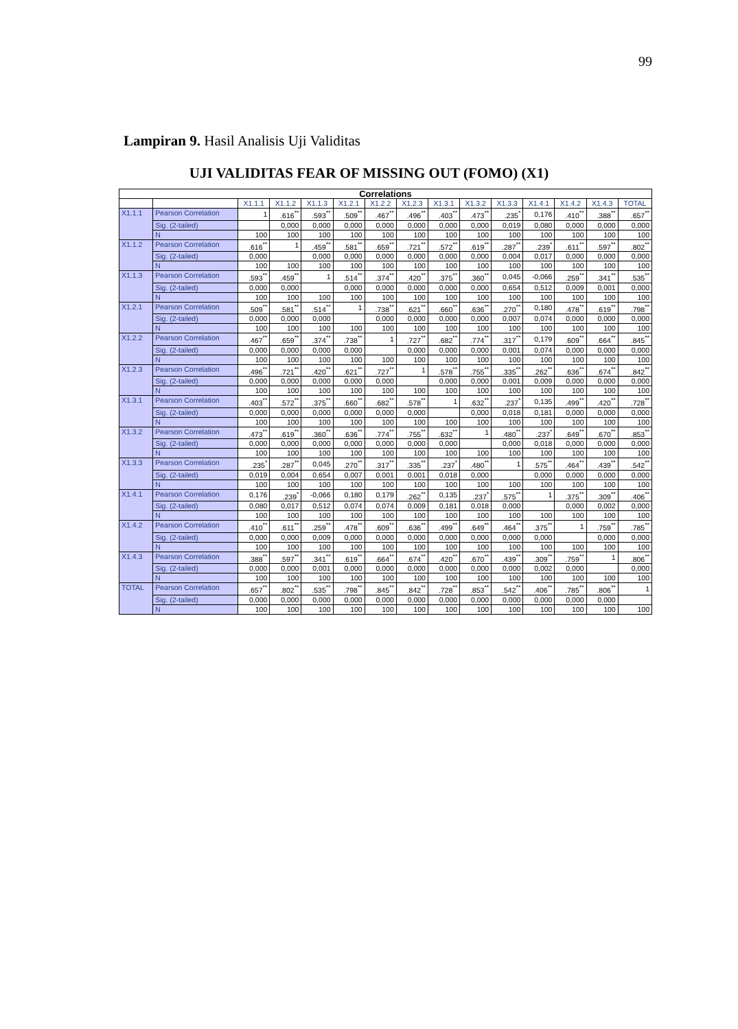99
Lampiran 9. Hasil Analisis Uji Validitas
UJI VALIDITAS FEAR OF MISSING OUT (FOMO) (X1)
| Correlations | | | | | | | | | | | | | | |
| | | X1.1.1 | X1.1.2 | X1.1.3 | X1.2.1 | X1.2.2 | X1.2.3 | X1.3.1 | X1.3.2 | X1.3.3 | X1.4.1 | X1.4.2 | X1.4.3 | TOTAL |
| X1.1.1 | Pearson Correlation | 1 | .616<sup>**</sup> | .593<sup>**</sup> | .509<sup>**</sup> | .467<sup>**</sup> | .496<sup>**</sup> | .403<sup>**</sup> | .473<sup>**</sup> | .235<sup>*</sup> | 0,176 | .410<sup>**</sup> | .388<sup>**</sup> | .657<sup>**</sup> |
| | Sig. (2-tailed) | | 0,000 | 0,000 | 0,000 | 0,000 | 0,000 | 0,000 | 0,000 | 0,019 | 0,080 | 0,000 | 0,000 | 0,000 |
| | N | 100 | 100 | 100 | 100 | 100 | 100 | 100 | 100 | 100 | 100 | 100 | 100 | 100 |
| X1.1.2 | Pearson Correlation | .616<sup>**</sup> | 1 | .459<sup>**</sup> | .581<sup>**</sup> | .659<sup>**</sup> | .721<sup>**</sup> | .572<sup>**</sup> | .619<sup>**</sup> | .287<sup>**</sup> | .239<sup>*</sup> | .611<sup>**</sup> | .597<sup>**</sup> | .802<sup>**</sup> |
| | Sig. (2-tailed) | 0,000 | | 0,000 | 0,000 | 0,000 | 0,000 | 0,000 | 0,000 | 0,004 | 0,017 | 0,000 | 0,000 | 0,000 |
| | N | 100 | 100 | 100 | 100 | 100 | 100 | 100 | 100 | 100 | 100 | 100 | 100 | 100 |
| X1.1.3 | Pearson Correlation | .593<sup>**</sup> | .459<sup>**</sup> | 1 | .514<sup>**</sup> | .374<sup>**</sup> | .420<sup>**</sup> | .375<sup>**</sup> | .360<sup>**</sup> | 0,045 | -0,066 | .259<sup>**</sup> | .341<sup>**</sup> | .535<sup>**</sup> |
| | Sig. (2-tailed) | 0,000 | 0,000 | | 0,000 | 0,000 | 0,000 | 0,000 | 0,000 | 0,654 | 0,512 | 0,009 | 0,001 | 0,000 |
| | N | 100 | 100 | 100 | 100 | 100 | 100 | 100 | 100 | 100 | 100 | 100 | 100 | 100 |
| X1.2.1 | Pearson Correlation | .509<sup>**</sup> | .581<sup>**</sup> | .514<sup>**</sup> | 1 | .738<sup>**</sup> | .621<sup>**</sup> | .660<sup>**</sup> | .636<sup>**</sup> | .270<sup>**</sup> | 0,180 | .478<sup>**</sup> | .619<sup>**</sup> | .798<sup>**</sup> |
| | Sig. (2-tailed) | 0,000 | 0,000 | 0,000 | | 0,000 | 0,000 | 0,000 | 0,000 | 0,007 | 0,074 | 0,000 | 0,000 | 0,000 |
| | N | 100 | 100 | 100 | 100 | 100 | 100 | 100 | 100 | 100 | 100 | 100 | 100 | 100 |
| X1.2.2 | Pearson Correlation | .467<sup>**</sup> | .659<sup>**</sup> | .374<sup>**</sup> | .738<sup>**</sup> | 1 | .727<sup>**</sup> | .682<sup>**</sup> | .774<sup>**</sup> | .317<sup>**</sup> | 0,179 | .609<sup>**</sup> | .664<sup>**</sup> | .845<sup>**</sup> |
| | Sig. (2-tailed) | 0,000 | 0,000 | 0,000 | 0,000 | | 0,000 | 0,000 | 0,000 | 0,001 | 0,074 | 0,000 | 0,000 | 0,000 |
| | N | 100 | 100 | 100 | 100 | 100 | 100 | 100 | 100 | 100 | 100 | 100 | 100 | 100 |
| X1.2.3 | Pearson Correlation | .496<sup>**</sup> | .721<sup>**</sup> | .420<sup>**</sup> | .621<sup>**</sup> | .727<sup>**</sup> | 1 | .578<sup>**</sup> | .755<sup>**</sup> | .335<sup>**</sup> | .262<sup>**</sup> | .636<sup>**</sup> | .674<sup>**</sup> | .842<sup>**</sup> |
| | Sig. (2-tailed) | 0,000 | 0,000 | 0,000 | 0,000 | 0,000 | | 0,000 | 0,000 | 0,001 | 0,009 | 0,000 | 0,000 | 0,000 |
| | N | 100 | 100 | 100 | 100 | 100 | 100 | 100 | 100 | 100 | 100 | 100 | 100 | 100 |
| X1.3.1 | Pearson Correlation | .403<sup>**</sup> | .572<sup>**</sup> | .375<sup>**</sup> | .660<sup>**</sup> | .682<sup>**</sup> | .578<sup>**</sup> | 1 | .632<sup>**</sup> | .237<sup>*</sup> | 0,135 | .499<sup>**</sup> | .420<sup>**</sup> | .728<sup>**</sup> |
| | Sig. (2-tailed) | 0,000 | 0,000 | 0,000 | 0,000 | 0,000 | 0,000 | | 0,000 | 0,018 | 0,181 | 0,000 | 0,000 | 0,000 |
| | N | 100 | 100 | 100 | 100 | 100 | 100 | 100 | 100 | 100 | 100 | 100 | 100 | 100 |
| X1.3.2 | Pearson Correlation | .473<sup>**</sup> | .619<sup>**</sup> | .360<sup>**</sup> | .636<sup>**</sup> | .774<sup>**</sup> | .755<sup>**</sup> | .632<sup>**</sup> | 1 | .480<sup>**</sup> | .237<sup>*</sup> | .649<sup>**</sup> | .670<sup>**</sup> | .853<sup>**</sup> |
| | Sig. (2-tailed) | 0,000 | 0,000 | 0,000 | 0,000 | 0,000 | 0,000 | 0,000 | | 0,000 | 0,018 | 0,000 | 0,000 | 0,000 |
| | N | 100 | 100 | 100 | 100 | 100 | 100 | 100 | 100 | 100 | 100 | 100 | 100 | 100 |
| X1.3.3 | Pearson Correlation | .235<sup>*</sup> | .287<sup>**</sup> | 0,045 | .270<sup>**</sup> | .317<sup>**</sup> | .335<sup>**</sup> | .237<sup>*</sup> | .480<sup>**</sup> | 1 | .575<sup>**</sup> | .464<sup>**</sup> | .439<sup>**</sup> | .542<sup>**</sup> |
| | Sig. (2-tailed) | 0,019 | 0,004 | 0,654 | 0,007 | 0,001 | 0,001 | 0,018 | 0,000 | | 0,000 | 0,000 | 0,000 | 0,000 |
| | N | 100 | 100 | 100 | 100 | 100 | 100 | 100 | 100 | 100 | 100 | 100 | 100 | 100 |
| X1.4.1 | Pearson Correlation | 0,176 | .239<sup>*</sup> | -0,066 | 0,180 | 0,179 | .262<sup>**</sup> | 0,135 | .237<sup>*</sup> | .575<sup>**</sup> | 1 | .375<sup>**</sup> | .309<sup>**</sup> | .406<sup>**</sup> |
| | Sig. (2-tailed) | 0,080 | 0,017 | 0,512 | 0,074 | 0,074 | 0,009 | 0,181 | 0,018 | 0,000 | | 0,000 | 0,002 | 0,000 |
| | N | 100 | 100 | 100 | 100 | 100 | 100 | 100 | 100 | 100 | 100 | 100 | 100 | 100 |
| X1.4.2 | Pearson Correlation | .410<sup>**</sup> | .611<sup>**</sup> | .259<sup>**</sup> | .478<sup>**</sup> | .609<sup>**</sup> | .636<sup>**</sup> | .499<sup>**</sup> | .649<sup>**</sup> | .464<sup>**</sup> | .375<sup>**</sup> | 1 | .759<sup>**</sup> | .785<sup>**</sup> |
| | Sig. (2-tailed) | 0,000 | 0,000 | 0,009 | 0,000 | 0,000 | 0,000 | 0,000 | 0,000 | 0,000 | 0,000 | | 0,000 | 0,000 |
| | N | 100 | 100 | 100 | 100 | 100 | 100 | 100 | 100 | 100 | 100 | 100 | 100 | 100 |
| X1.4.3 | Pearson Correlation | .388<sup>**</sup> | .597<sup>**</sup> | .341<sup>**</sup> | .619<sup>**</sup> | .664<sup>**</sup> | .674<sup>**</sup> | .420<sup>**</sup> | .670<sup>**</sup> | .439<sup>**</sup> | .309<sup>**</sup> | .759<sup>**</sup> | 1 | .806<sup>**</sup> |
| | Sig. (2-tailed) | 0,000 | 0,000 | 0,001 | 0,000 | 0,000 | 0,000 | 0,000 | 0,000 | 0,000 | 0,002 | 0,000 | | 0,000 |
| | N | 100 | 100 | 100 | 100 | 100 | 100 | 100 | 100 | 100 | 100 | 100 | 100 | 100 |
| TOTAL | Pearson Correlation | .657<sup>**</sup> | .802<sup>**</sup> | .535<sup>**</sup> | .798<sup>**</sup> | .845<sup>**</sup> | .842<sup>**</sup> | .728<sup>**</sup> | .853<sup>**</sup> | .542<sup>**</sup> | .406<sup>**</sup> | .785<sup>**</sup> | .806<sup>**</sup> | 1 |
| | Sig. (2-tailed) | 0,000 | 0,000 | 0,000 | 0,000 | 0,000 | 0,000 | 0,000 | 0,000 | 0,000 | 0,000 | 0,000 | 0,000 | |
| | N | 100 | 100 | 100 | 100 | 100 | 100 | 100 | 100 | 100 | 100 | 100 | 100 | 100 |